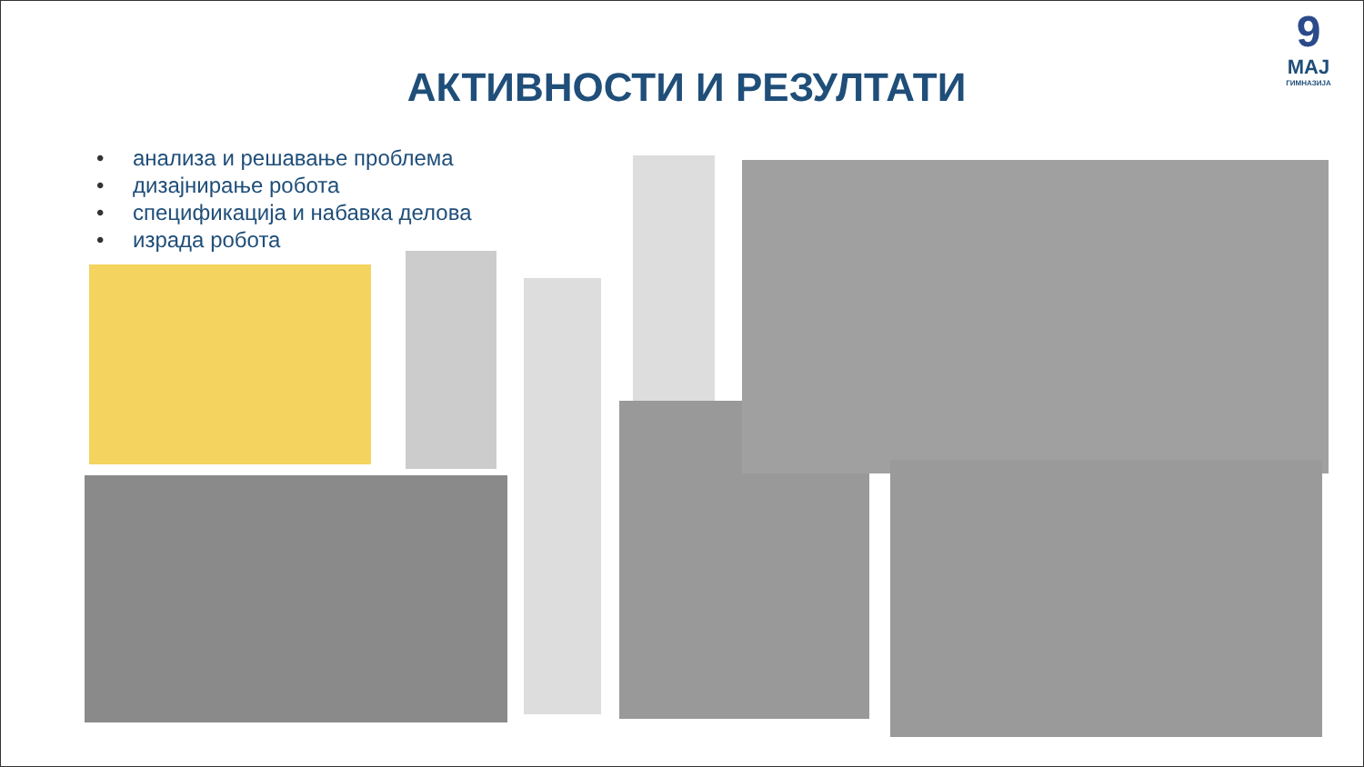9
МАЈ
ГИМНАЗИЈА
АКТИВНОСТИ И РЕЗУЛТАТИ
• анализа и решавање проблема
• дизајнирање робота
• спецификација и набавка делова
• израда робота